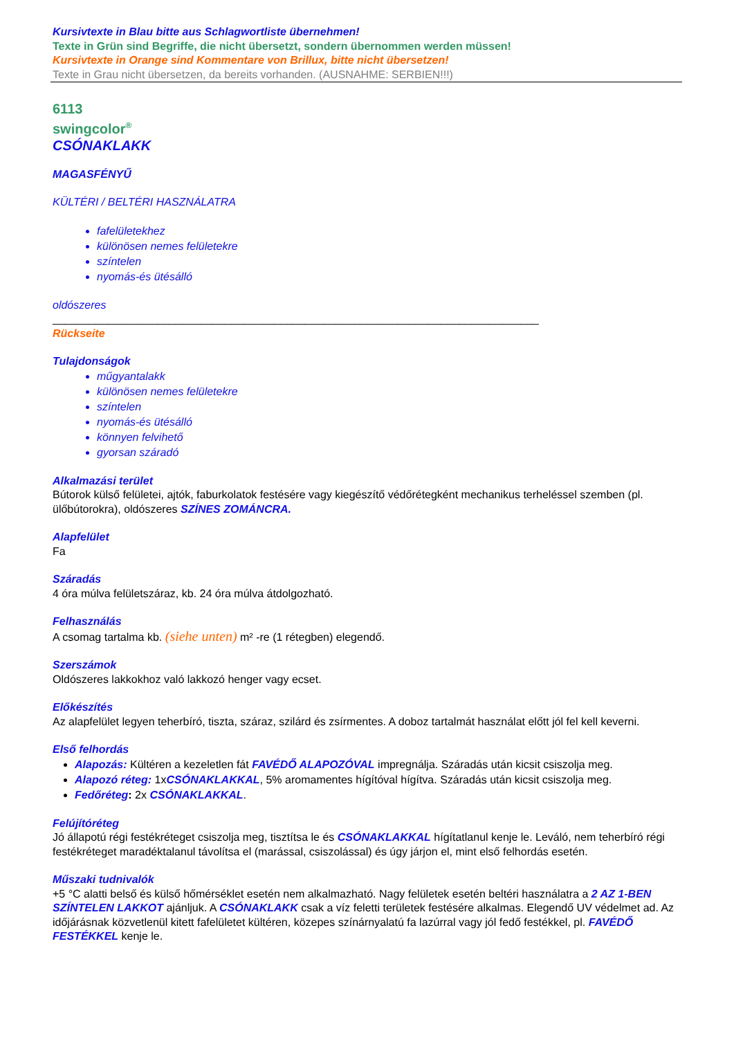Kursivtexte in Blau bitte aus Schlagwortliste übernehmen!
Texte in Grün sind Begriffe, die nicht übersetzt, sondern übernommen werden müssen!
Kursivtexte in Orange sind Kommentare von Brillux, bitte nicht übersetzen!
Texte in Grau nicht übersetzen, da bereits vorhanden. (AUSNAHME: SERBIEN!!!)
6113
swingcolor<sup>®</sup>
CSÓNAKLAKK
MAGASFÉNYŰ
KÜLTÉRI / BELTÉRI HASZNÁLATRA
fafelületekhez
különösen nemes felületekre
színtelen
nyomás-és ütésálló
oldószeres
_______________________________________________________________________________
Rückseite
Tulajdonságok
műgyantalakk
különösen nemes felületekre
színtelen
nyomás-és ütésálló
könnyen felvihető
gyorsan száradó
Alkalmazási terület
Bútorok külső felületei, ajtók, faburkolatok festésére vagy kiegészítő védőrétegként mechanikus terheléssel szemben (pl. ülőbútorokra), oldószeres SZÍNES ZOMÁNCRA.
Alapfelület
Fa
Száradás
4 óra múlva felületszáraz, kb. 24 óra múlva átdolgozható.
Felhasználás
A csomag tartalma kb. (siehe unten) m² -re (1 rétegben) elegendő.
Szerszámok
Oldószeres lakkokhoz való lakkozó henger vagy ecset.
Előkészítés
Az alapfelület legyen teherbíró, tiszta, száraz, szilárd és zsírmentes. A doboz tartalmát használat előtt jól fel kell keverni.
Első felhordás
Alapozás: Kültéren a kezeletlen fát FAVÉDŐ ALAPOZÓVAL impregnálja. Száradás után kicsit csiszolja meg.
Alapozó réteg: 1xCSÓNAKLAKKAL, 5% aromamentes hígítóval hígítva. Száradás után kicsit csiszolja meg.
Fedőréteg: 2x CSÓNAKLAKKAL.
Felújítóréteg
Jó állapotú régi festékréteget csiszolja meg, tisztítsa le és CSÓNAKLAKKAL hígítatlanul kenje le. Leváló, nem teherbíró régi festékréteget maradéktalanul távolítsa el (marással, csiszolással) és úgy járjon el, mint első felhordás esetén.
Műszaki tudnivalók
+5 °C alatti belső és külső hőmérséklet esetén nem alkalmazható. Nagy felületek esetén beltéri használatra a 2 AZ 1-BEN SZÍNTELEN LAKKOT ajánljuk. A CSÓNAKLAKK csak a víz feletti területek festésére alkalmas. Elegendő UV védelmet ad. Az időjárásnak közvetlenül kitett fafelületet kültéren, közepes színárnyalatú fa lazúrral vagy jól fedő festékkel, pl. FAVÉDŐ FESTÉKKEL kenje le.